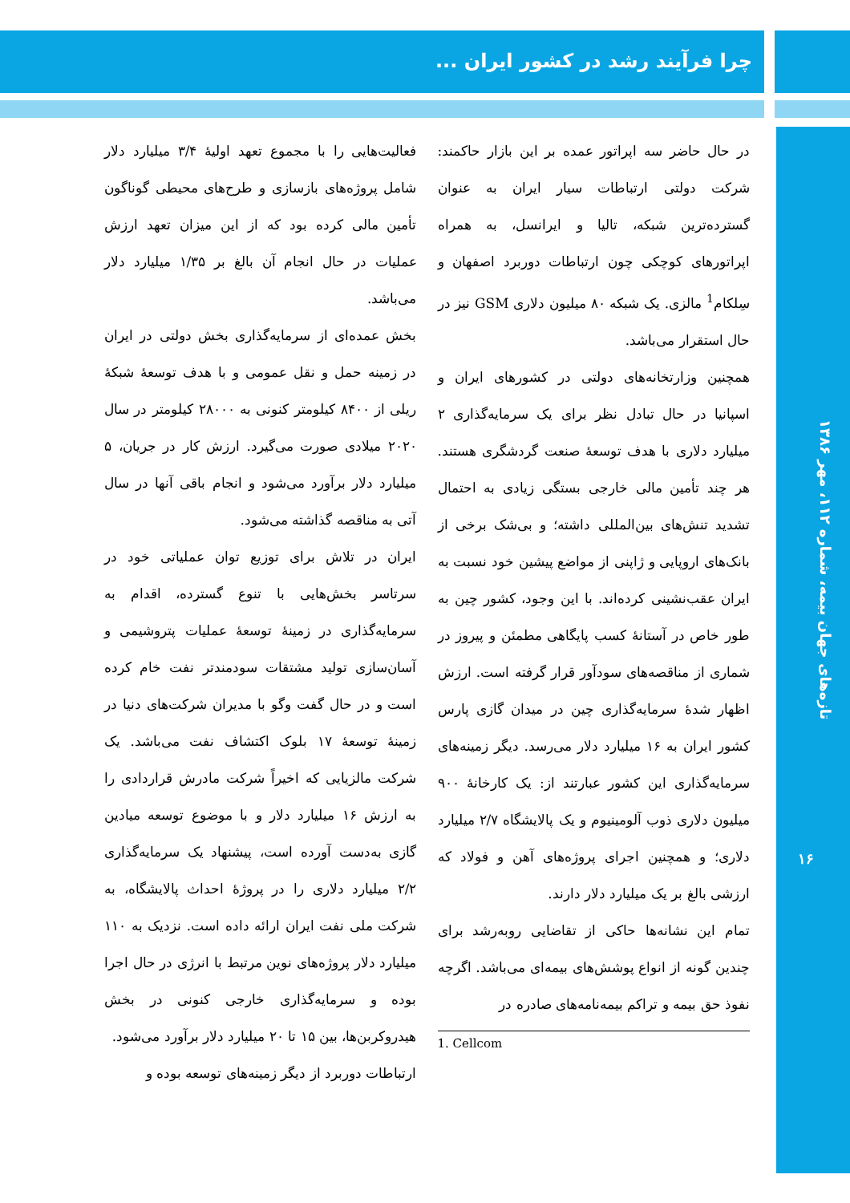چرا فرآیند رشد در کشور ایران ...
فعالیت‌هایی را با مجموع تعهد اولیهٔ ۳/۴ میلیارد دلار شامل پروژه‌های بازسازی و طرح‌های محیطی گوناگون تأمین مالی کرده بود که از این میزان تعهد ارزش عملیات در حال انجام آن بالغ بر ۱/۳۵ میلیارد دلار می‌باشد.
بخش عمده‌ای از سرمایه‌گذاری بخش دولتی در ایران در زمینه حمل و نقل عمومی و با هدف توسعهٔ شبکهٔ ریلی از ۸۴۰۰ کیلومتر کنونی به ۲۸۰۰۰ کیلومتر در سال ۲۰۲۰ میلادی صورت می‌گیرد. ارزش کار در جریان، ۵ میلیارد دلار برآورد می‌شود و انجام باقی آنها در سال آتی به مناقصه گذاشته می‌شود.
ایران در تلاش برای توزیع توان عملیاتی خود در سرتاسر بخش‌هایی با تنوع گسترده، اقدام به سرمایه‌گذاری در زمینهٔ توسعهٔ عملیات پتروشیمی و آسان‌سازی تولید مشتقات سودمندتر نفت خام کرده است و در حال گفت وگو با مدیران شرکت‌های دنیا در زمینهٔ توسعهٔ ۱۷ بلوک اکتشاف نفت می‌باشد. یک شرکت مالزیایی که اخیراً شرکت مادرش قراردادی را به ارزش ۱۶ میلیارد دلار و با موضوع توسعه میادین گازی به‌دست آورده است، پیشنهاد یک سرمایه‌گذاری ۲/۲ میلیارد دلاری را در پروژهٔ احداث پالایشگاه، به شرکت ملی نفت ایران ارائه داده است. نزدیک به ۱۱۰ میلیارد دلار پروژه‌های نوین مرتبط با انرژی در حال اجرا بوده و سرمایه‌گذاری خارجی کنونی در بخش هیدروکربن‌ها، بین ۱۵ تا ۲۰ میلیارد دلار برآورد می‌شود.
ارتباطات دوربرد از دیگر زمینه‌های توسعه بوده و
در حال حاضر سه اپراتور عمده بر این بازار حاکمند: شرکت دولتی ارتباطات سیار ایران به عنوان گسترده‌ترین شبکه، تالیا و ایرانسل، به همراه اپراتورهای کوچکی چون ارتباطات دوربرد اصفهان و سِلکام<sup>1</sup> مالزی. یک شبکه ۸۰ میلیون دلاری GSM نیز در حال استقرار می‌باشد.
همچنین وزارتخانه‌های دولتی در کشورهای ایران و اسپانیا در حال تبادل نظر برای یک سرمایه‌گذاری ۲ میلیارد دلاری با هدف توسعهٔ صنعت گردشگری هستند. هر چند تأمین مالی خارجی بستگی زیادی به احتمال تشدید تنش‌های بین‌المللی داشته؛ و بی‌شک برخی از بانک‌های اروپایی و ژاپنی از مواضع پیشین خود نسبت به ایران عقب‌نشینی کرده‌اند. با این وجود، کشور چین به طور خاص در آستانهٔ کسب پایگاهی مطمئن و پیروز در شماری از مناقصه‌های سودآور قرار گرفته است. ارزش اظهار شدهٔ سرمایه‌گذاری چین در میدان گازی پارس کشور ایران به ۱۶ میلیارد دلار می‌رسد. دیگر زمینه‌های سرمایه‌گذاری این کشور عبارتند از: یک کارخانهٔ ۹۰۰ میلیون دلاری ذوب آلومینیوم و یک پالایشگاه ۲/۷ میلیارد دلاری؛ و همچنین اجرای پروژه‌های آهن و فولاد که ارزشی بالغ بر یک میلیارد دلار دارند.
تمام این نشانه‌ها حاکی از تقاضایی روبه‌رشد برای چندین گونه از انواع پوشش‌های بیمه‌ای می‌باشد. اگرچه نفوذ حق بیمه و تراکم بیمه‌نامه‌های صادره در
1. Cellcom
تازه‌های جهان بیمه، شماره ۱۱۲، مهر ۱۳۸۶
۱۶